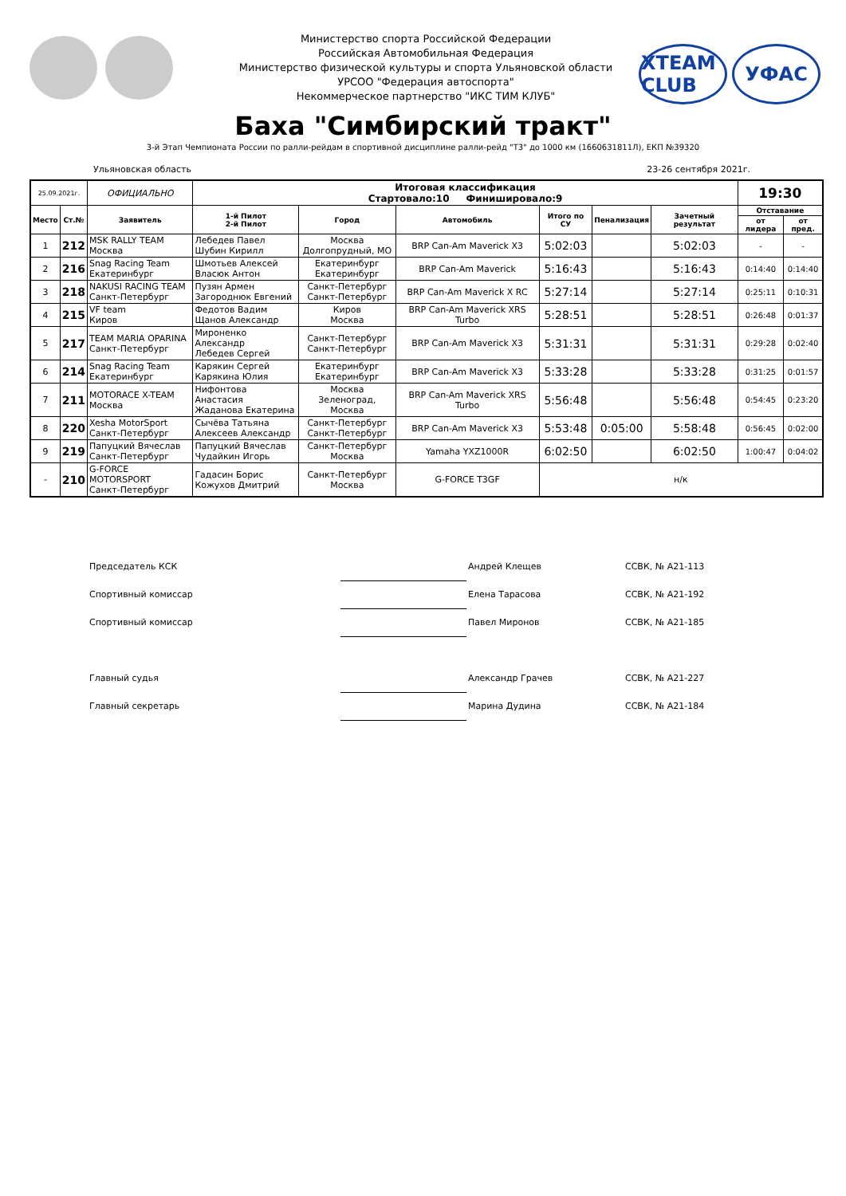Министерство спорта Российской Федерации
Российская Автомобильная Федерация
Министерство физической культуры и спорта Ульяновской области
УРСОО "Федерация автоспорта"
Некоммерческое партнерство "ИКС ТИМ КЛУБ"
XTEAM CLUB
УФАС
Баха "Симбирский тракт"
3-й Этап Чемпионата России по ралли-рейдам в спортивной дисциплине ралли-рейд "Т3" до 1000 км (1660631811Л), ЕКП №39320
Ульяновская область 23-26 сентября 2021г.
| 25.09.2021г. | | ОФИЦИАЛЬНО | Итоговая классификация Стартовало:10 Финишировало:9 | | | | | | 19:30 | |
| Место | Ст.№ | Заявитель | 1-й Пилот 2-й Пилот | Город | Автомобиль | Итого по СУ | Пенализация | Зачетный результат | Отставание | |
| | | | | | | | | | от лидера | от пред. |
| 1 | 212 | MSK RALLY TEAM Москва | Лебедев Павел Шубин Кирилл | Москва Долгопрудный, МО | BRP Can-Am Maverick X3 | 5:02:03 | | 5:02:03 | - | - |
| 2 | 216 | Snag Racing Team Екатеринбург | Шмотьев Алексей Власюк Антон | Екатеринбург Екатеринбург | BRP Can-Am Maverick | 5:16:43 | | 5:16:43 | 0:14:40 | 0:14:40 |
| 3 | 218 | NAKUSI RACING TEAM Санкт-Петербург | Пузян Армен Загороднюк Евгений | Санкт-Петербург Санкт-Петербург | BRP Can-Am Maverick X RC | 5:27:14 | | 5:27:14 | 0:25:11 | 0:10:31 |
| 4 | 215 | VF team Киров | Федотов Вадим Щанов Александр | Киров Москва | BRP Can-Am Maverick XRS Turbo | 5:28:51 | | 5:28:51 | 0:26:48 | 0:01:37 |
| 5 | 217 | TEAM MARIA OPARINA Санкт-Петербург | Мироненко Александр Лебедев Сергей | Санкт-Петербург Санкт-Петербург | BRP Can-Am Maverick X3 | 5:31:31 | | 5:31:31 | 0:29:28 | 0:02:40 |
| 6 | 214 | Snag Racing Team Екатеринбург | Карякин Сергей Карякина Юлия | Екатеринбург Екатеринбург | BRP Can-Am Maverick X3 | 5:33:28 | | 5:33:28 | 0:31:25 | 0:01:57 |
| 7 | 211 | MOTORACE X-TEAM Москва | Нифонтова Анастасия Жаданова Екатерина | Москва Зеленоград, Москва | BRP Can-Am Maverick XRS Turbo | 5:56:48 | | 5:56:48 | 0:54:45 | 0:23:20 |
| 8 | 220 | Xesha MotorSport Санкт-Петербург | Сычёва Татьяна Алексеев Александр | Санкт-Петербург Санкт-Петербург | BRP Can-Am Maverick X3 | 5:53:48 | 0:05:00 | 5:58:48 | 0:56:45 | 0:02:00 |
| 9 | 219 | Папуцкий Вячеслав Санкт-Петербург | Папуцкий Вячеслав Чудайкин Игорь | Санкт-Петербург Москва | Yamaha YXZ1000R | 6:02:50 | | 6:02:50 | 1:00:47 | 0:04:02 |
| - | 210 | G-FORCE MOTORSPORT Санкт-Петербург | Гадасин Борис Кожухов Дмитрий | Санкт-Петербург Москва | G-FORCE T3GF | н/к | | | | |
Председатель КСК Андрей Клещев ССВК, № А21-113
Спортивный комиссар Елена Тарасова ССВК, № А21-192
Спортивный комиссар Павел Миронов ССВК, № А21-185
Главный судья Александр Грачев ССВК, № А21-227
Главный секретарь Марина Дудина ССВК, № А21-184